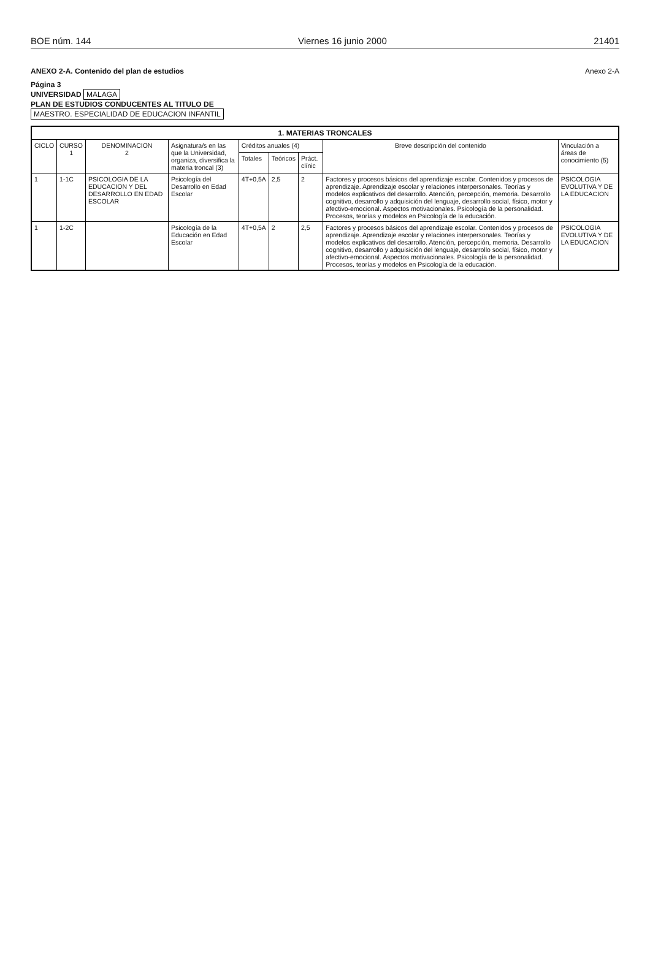BOE núm. 144 Viernes 16 junio 2000 21401
ANEXO 2-A. Contenido del plan de estudios Anexo 2-A
Página 3
UNIVERSIDAD MALAGA
PLAN DE ESTUDIOS CONDUCENTES AL TITULO DE
MAESTRO. ESPECIALIDAD DE EDUCACION INFANTIL
| 1. MATERIAS TRONCALES | | | | | | | | |
| --- | --- | --- | --- | --- | --- | --- | --- | --- |
| CICLO | CURSO 1 | DENOMINACION 2 | Asignatura/s en las que la Universidad, organiza, diversifica la materia troncal (3) | Créditos anuales (4) | | | Breve descripción del contenido | Vinculación a áreas de conocimiento (5) |
| | | | | Totales | Teóricos | Práct. clínic | | |
| 1 | 1-1C | PSICOLOGIA DE LA EDUCACION Y DEL DESARROLLO EN EDAD ESCOLAR | Psicología del Desarrollo en Edad Escolar | 4T+0,5A | 2,5 | 2 | Factores y procesos básicos del aprendizaje escolar. Contenidos y procesos de aprendizaje. Aprendizaje escolar y relaciones interpersonales. Teorías y modelos explicativos del desarrollo. Atención, percepción, memoria. Desarrollo cognitivo, desarrollo y adquisición del lenguaje, desarrollo social, físico, motor y afectivo-emocional. Aspectos motivacionales. Psicología de la personalidad. Procesos, teorías y modelos en Psicología de la educación. | PSICOLOGIA EVOLUTIVA Y DE LA EDUCACION |
| 1 | 1-2C | | Psicología de la Educación en Edad Escolar | 4T+0,5A | 2 | 2,5 | Factores y procesos básicos del aprendizaje escolar. Contenidos y procesos de aprendizaje. Aprendizaje escolar y relaciones interpersonales. Teorías y modelos explicativos del desarrollo. Atención, percepción, memoria. Desarrollo cognitivo, desarrollo y adquisición del lenguaje, desarrollo social, físico, motor y afectivo-emocional. Aspectos motivacionales. Psicología de la personalidad. Procesos, teorías y modelos en Psicología de la educación. | PSICOLOGIA EVOLUTIVA Y DE LA EDUCACION |